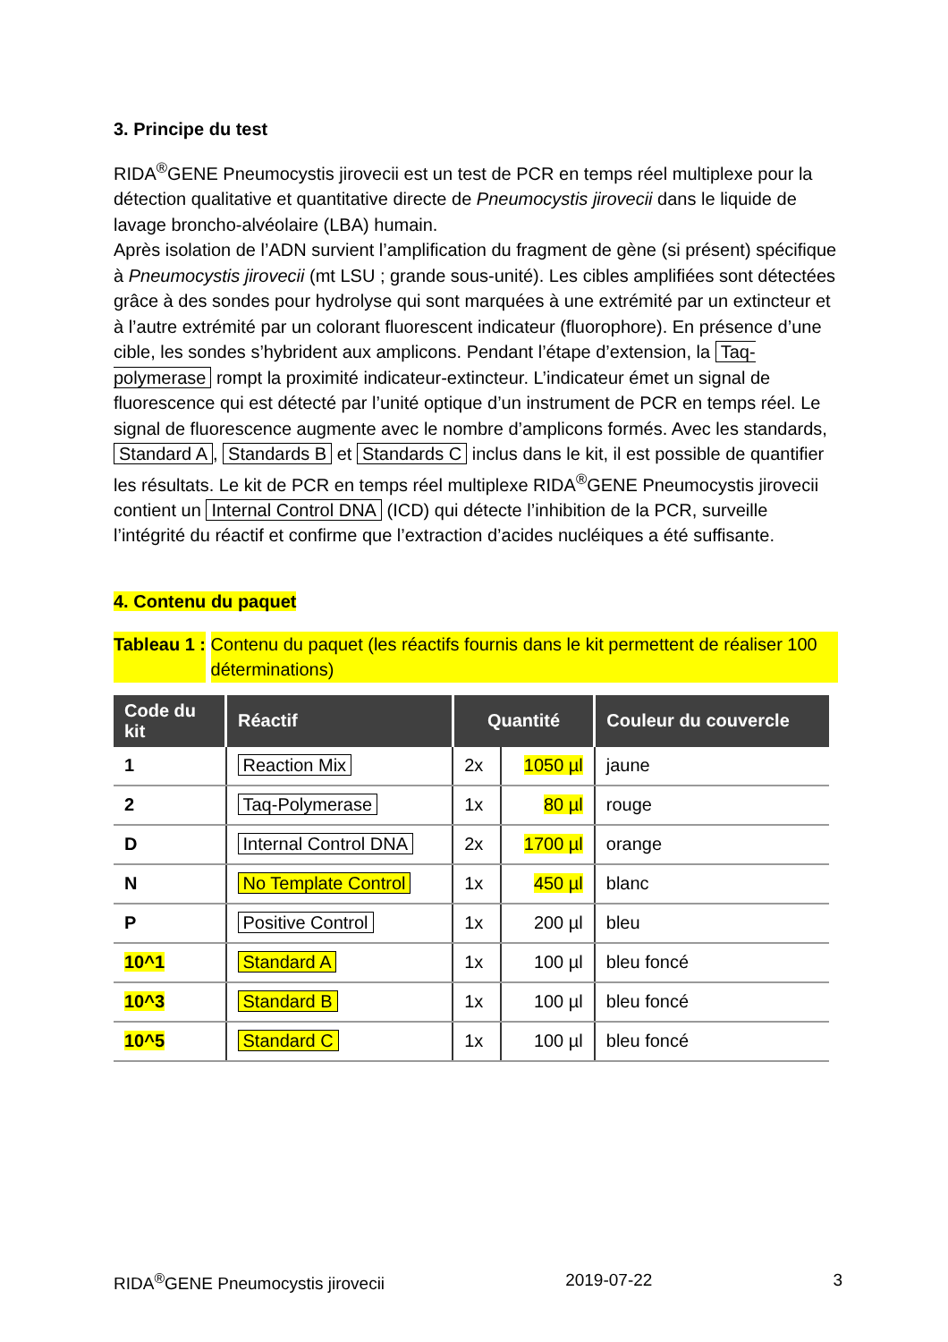3. Principe du test
RIDA<sup>®</sup>GENE Pneumocystis jirovecii est un test de PCR en temps réel multiplexe pour la détection qualitative et quantitative directe de Pneumocystis jirovecii dans le liquide de lavage broncho-alvéolaire (LBA) humain.
Après isolation de l’ADN survient l’amplification du fragment de gène (si présent) spécifique à Pneumocystis jirovecii (mt LSU ; grande sous-unité). Les cibles amplifiées sont détectées grâce à des sondes pour hydrolyse qui sont marquées à une extrémité par un extincteur et à l’autre extrémité par un colorant fluorescent indicateur (fluorophore). En présence d’une cible, les sondes s’hybrident aux amplicons. Pendant l’étape d’extension, la Taq-polymerase rompt la proximité indicateur-extincteur. L’indicateur émet un signal de fluorescence qui est détecté par l’unité optique d’un instrument de PCR en temps réel. Le signal de fluorescence augmente avec le nombre d’amplicons formés. Avec les standards, Standard A, Standards B et Standards C inclus dans le kit, il est possible de quantifier les résultats. Le kit de PCR en temps réel multiplexe RIDA<sup>®</sup>GENE Pneumocystis jirovecii contient un Internal Control DNA (ICD) qui détecte l’inhibition de la PCR, surveille l’intégrité du réactif et confirme que l’extraction d’acides nucléiques a été suffisante.
4. Contenu du paquet
Tableau 1 : Contenu du paquet (les réactifs fournis dans le kit permettent de réaliser 100 déterminations)
| Code du kit | Réactif | Quantité | | Couleur du couvercle |
| --- | --- | --- | --- | --- |
| 1 | Reaction Mix | 2x | 1050 µl | jaune |
| 2 | Taq-Polymerase | 1x | 80 µl | rouge |
| D | Internal Control DNA | 2x | 1700 µl | orange |
| N | No Template Control | 1x | 450 µl | blanc |
| P | Positive Control | 1x | 200 µl | bleu |
| 10^1 | Standard A | 1x | 100 µl | bleu foncé |
| 10^3 | Standard B | 1x | 100 µl | bleu foncé |
| 10^5 | Standard C | 1x | 100 µl | bleu foncé |
RIDA<sup>®</sup>GENE Pneumocystis jirovecii 2019-07-22 3